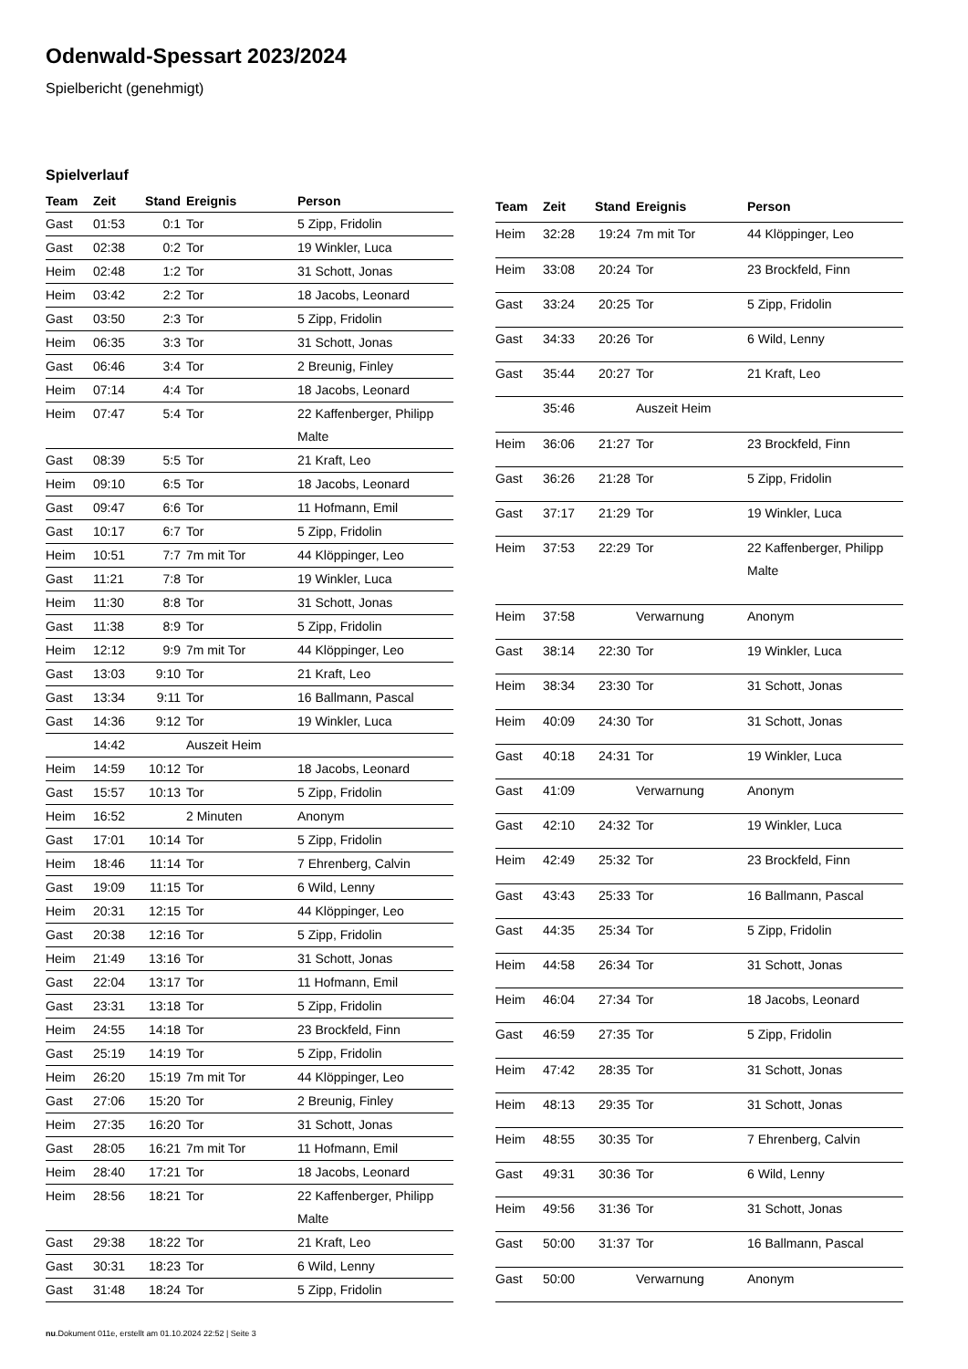Odenwald-Spessart 2023/2024
Spielbericht (genehmigt)
Spielverlauf
| Team | Zeit | Stand | Ereignis | Person |
| --- | --- | --- | --- | --- |
| Gast | 01:53 | 0:1 | Tor | 5 Zipp, Fridolin |
| Gast | 02:38 | 0:2 | Tor | 19 Winkler, Luca |
| Heim | 02:48 | 1:2 | Tor | 31 Schott, Jonas |
| Heim | 03:42 | 2:2 | Tor | 18 Jacobs, Leonard |
| Gast | 03:50 | 2:3 | Tor | 5 Zipp, Fridolin |
| Heim | 06:35 | 3:3 | Tor | 31 Schott, Jonas |
| Gast | 06:46 | 3:4 | Tor | 2 Breunig, Finley |
| Heim | 07:14 | 4:4 | Tor | 18 Jacobs, Leonard |
| Heim | 07:47 | 5:4 | Tor | 22 Kaffenberger, Philipp Malte |
| Gast | 08:39 | 5:5 | Tor | 21 Kraft, Leo |
| Heim | 09:10 | 6:5 | Tor | 18 Jacobs, Leonard |
| Gast | 09:47 | 6:6 | Tor | 11 Hofmann, Emil |
| Gast | 10:17 | 6:7 | Tor | 5 Zipp, Fridolin |
| Heim | 10:51 | 7:7 | 7m mit Tor | 44 Klöppinger, Leo |
| Gast | 11:21 | 7:8 | Tor | 19 Winkler, Luca |
| Heim | 11:30 | 8:8 | Tor | 31 Schott, Jonas |
| Gast | 11:38 | 8:9 | Tor | 5 Zipp, Fridolin |
| Heim | 12:12 | 9:9 | 7m mit Tor | 44 Klöppinger, Leo |
| Gast | 13:03 | 9:10 | Tor | 21 Kraft, Leo |
| Gast | 13:34 | 9:11 | Tor | 16 Ballmann, Pascal |
| Gast | 14:36 | 9:12 | Tor | 19 Winkler, Luca |
| | 14:42 | | Auszeit Heim | |
| Heim | 14:59 | 10:12 | Tor | 18 Jacobs, Leonard |
| Gast | 15:57 | 10:13 | Tor | 5 Zipp, Fridolin |
| Heim | 16:52 | | 2 Minuten | Anonym |
| Gast | 17:01 | 10:14 | Tor | 5 Zipp, Fridolin |
| Heim | 18:46 | 11:14 | Tor | 7 Ehrenberg, Calvin |
| Gast | 19:09 | 11:15 | Tor | 6 Wild, Lenny |
| Heim | 20:31 | 12:15 | Tor | 44 Klöppinger, Leo |
| Gast | 20:38 | 12:16 | Tor | 5 Zipp, Fridolin |
| Heim | 21:49 | 13:16 | Tor | 31 Schott, Jonas |
| Gast | 22:04 | 13:17 | Tor | 11 Hofmann, Emil |
| Gast | 23:31 | 13:18 | Tor | 5 Zipp, Fridolin |
| Heim | 24:55 | 14:18 | Tor | 23 Brockfeld, Finn |
| Gast | 25:19 | 14:19 | Tor | 5 Zipp, Fridolin |
| Heim | 26:20 | 15:19 | 7m mit Tor | 44 Klöppinger, Leo |
| Gast | 27:06 | 15:20 | Tor | 2 Breunig, Finley |
| Heim | 27:35 | 16:20 | Tor | 31 Schott, Jonas |
| Gast | 28:05 | 16:21 | 7m mit Tor | 11 Hofmann, Emil |
| Heim | 28:40 | 17:21 | Tor | 18 Jacobs, Leonard |
| Heim | 28:56 | 18:21 | Tor | 22 Kaffenberger, Philipp Malte |
| Gast | 29:38 | 18:22 | Tor | 21 Kraft, Leo |
| Gast | 30:31 | 18:23 | Tor | 6 Wild, Lenny |
| Gast | 31:48 | 18:24 | Tor | 5 Zipp, Fridolin |
| Team | Zeit | Stand | Ereignis | Person |
| --- | --- | --- | --- | --- |
| Heim | 32:28 | 19:24 | 7m mit Tor | 44 Klöppinger, Leo |
| Heim | 33:08 | 20:24 | Tor | 23 Brockfeld, Finn |
| Gast | 33:24 | 20:25 | Tor | 5 Zipp, Fridolin |
| Gast | 34:33 | 20:26 | Tor | 6 Wild, Lenny |
| Gast | 35:44 | 20:27 | Tor | 21 Kraft, Leo |
| | 35:46 | | Auszeit Heim | |
| Heim | 36:06 | 21:27 | Tor | 23 Brockfeld, Finn |
| Gast | 36:26 | 21:28 | Tor | 5 Zipp, Fridolin |
| Gast | 37:17 | 21:29 | Tor | 19 Winkler, Luca |
| Heim | 37:53 | 22:29 | Tor | 22 Kaffenberger, Philipp Malte |
| Heim | 37:58 | | Verwarnung | Anonym |
| Gast | 38:14 | 22:30 | Tor | 19 Winkler, Luca |
| Heim | 38:34 | 23:30 | Tor | 31 Schott, Jonas |
| Heim | 40:09 | 24:30 | Tor | 31 Schott, Jonas |
| Gast | 40:18 | 24:31 | Tor | 19 Winkler, Luca |
| Gast | 41:09 | | Verwarnung | Anonym |
| Gast | 42:10 | 24:32 | Tor | 19 Winkler, Luca |
| Heim | 42:49 | 25:32 | Tor | 23 Brockfeld, Finn |
| Gast | 43:43 | 25:33 | Tor | 16 Ballmann, Pascal |
| Gast | 44:35 | 25:34 | Tor | 5 Zipp, Fridolin |
| Heim | 44:58 | 26:34 | Tor | 31 Schott, Jonas |
| Heim | 46:04 | 27:34 | Tor | 18 Jacobs, Leonard |
| Gast | 46:59 | 27:35 | Tor | 5 Zipp, Fridolin |
| Heim | 47:42 | 28:35 | Tor | 31 Schott, Jonas |
| Heim | 48:13 | 29:35 | Tor | 31 Schott, Jonas |
| Heim | 48:55 | 30:35 | Tor | 7 Ehrenberg, Calvin |
| Gast | 49:31 | 30:36 | Tor | 6 Wild, Lenny |
| Heim | 49:56 | 31:36 | Tor | 31 Schott, Jonas |
| Gast | 50:00 | 31:37 | Tor | 16 Ballmann, Pascal |
| Gast | 50:00 | | Verwarnung | Anonym |
nu.Dokument 011e, erstellt am 01.10.2024 22:52 | Seite 3